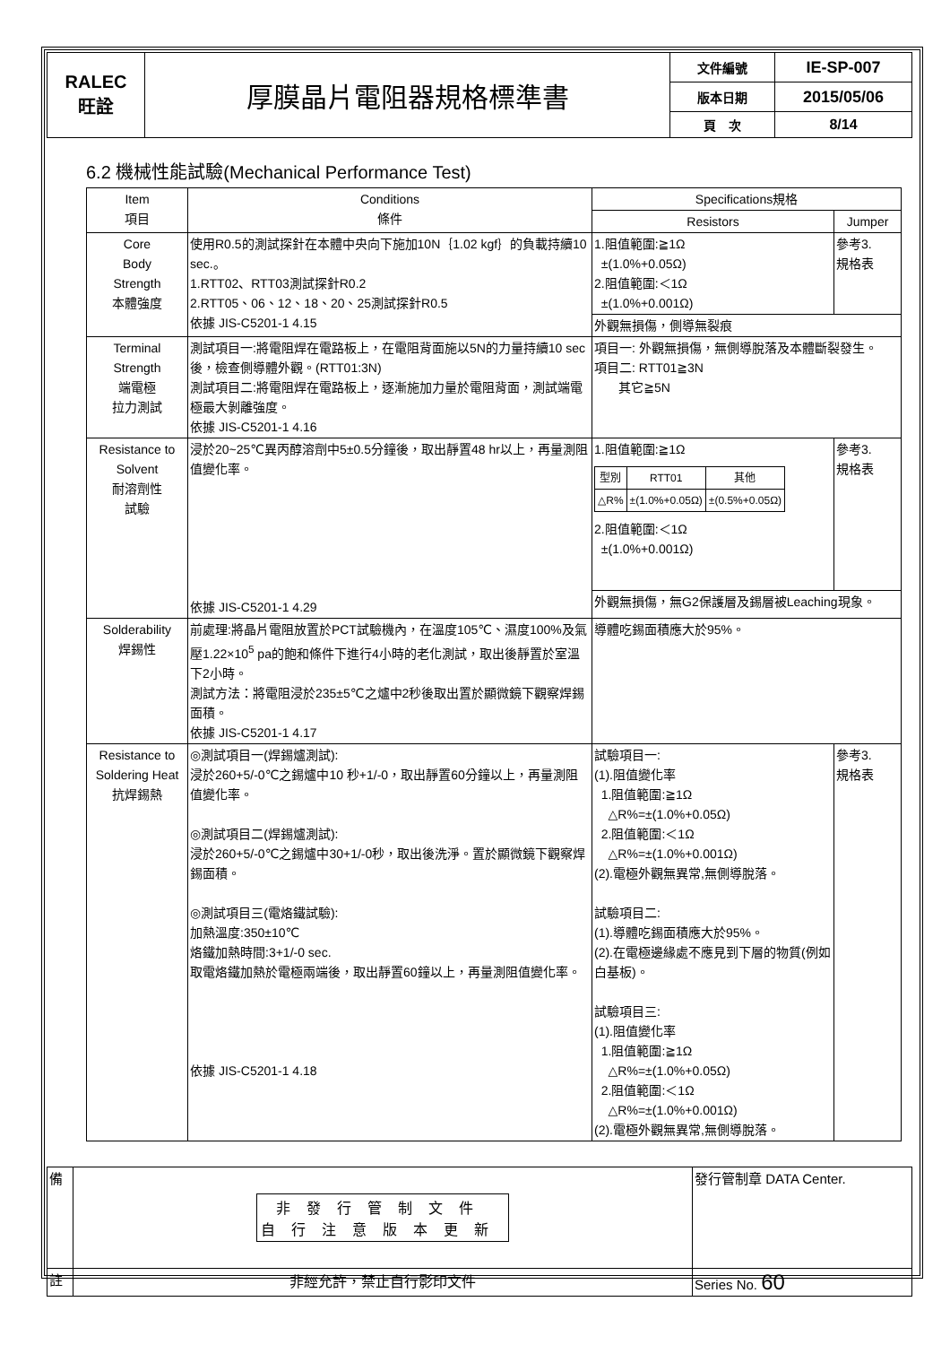| RALEC 旺詮 | 厚膜晶片電阻器規格標準書 | 文件編號 | IE-SP-007 |
| | | 版本日期 | 2015/05/06 |
| | | 頁 次 | 8/14 |
6.2 機械性能試驗(Mechanical Performance Test)
| Item 項目 | Conditions 條件 | Specifications規格 | |
| --- | --- | --- | --- |
| | | Resistors | Jumper |
| Core Body Strength 本體強度 | 使用R0.5的測試探針在本體中央向下施加10N｛1.02 kgf｝的負載持續10 sec.。 1.RTT02、RTT03測試探針R0.2 2.RTT05、06、12、18、20、25測試探針R0.5 依據 JIS-C5201-1 4.15 | 1.阻值範圍:≧1Ω ±(1.0%+0.05Ω) 2.阻值範圍:＜1Ω ±(1.0%+0.001Ω) | 參考3. 規格表 |
| | | 外觀無損傷，側導無裂痕 | |
| Terminal Strength 端電極 拉力測試 | 測試項目一:將電阻焊在電路板上，在電阻背面施以5N的力量持續10 sec後，檢查側導體外觀。(RTT01:3N) 測試項目二:將電阻焊在電路板上，逐漸施加力量於電阻背面，測試端電極最大剝離強度。 依據 JIS-C5201-1 4.16 | 項目一: 外觀無損傷，無側導脫落及本體斷裂發生。 項目二: RTT01≧3N 其它≧5N | |
| Resistance to Solvent 耐溶劑性 試驗 | 浸於20~25℃異丙醇溶劑中5±0.5分鐘後，取出靜置48 hr以上，再量測阻值變化率。 依據 JIS-C5201-1 4.29 | 1.阻值範圍:≧1Ω / 型別 / RTT01 / 其他 / / △R% / ±(1.0%+0.05Ω) / ±(0.5%+0.05Ω) / 2.阻值範圍:＜1Ω ±(1.0%+0.001Ω) | 參考3. 規格表 |
| | | 外觀無損傷，無G2保護層及錫層被Leaching現象。 | |
| Solderability 焊錫性 | 前處理:將晶片電阻放置於PCT試驗機內，在溫度105℃、濕度100%及氣壓1.22×10<sup>5</sup> pa的飽和條件下進行4小時的老化測試，取出後靜置於室溫下2小時。 測試方法：將電阻浸於235±5℃之爐中2秒後取出置於顯微鏡下觀察焊錫面積。 依據 JIS-C5201-1 4.17 | 導體吃錫面積應大於95%。 | |
| Resistance to Soldering Heat 抗焊錫熱 | ◎測試項目一(焊錫爐測試): 浸於260+5/-0℃之錫爐中10 秒+1/-0，取出靜置60分鐘以上，再量測阻值變化率。 ◎測試項目二(焊錫爐測試): 浸於260+5/-0℃之錫爐中30+1/-0秒，取出後洗淨。置於顯微鏡下觀察焊錫面積。 ◎測試項目三(電烙鐵試驗): 加熱溫度:350±10℃ 烙鐵加熱時間:3+1/-0 sec. 取電烙鐵加熱於電極兩端後，取出靜置60鐘以上，再量測阻值變化率。 依據 JIS-C5201-1 4.18 | 試驗項目一: (1).阻值變化率 1.阻值範圍:≧1Ω △R%=±(1.0%+0.05Ω) 2.阻值範圍:＜1Ω △R%=±(1.0%+0.001Ω) (2).電極外觀無異常,無側導脫落。 試驗項目二: (1).導體吃錫面積應大於95%。 (2).在電極邊緣處不應見到下層的物質(例如白基板)。 試驗項目三: (1).阻值變化率 1.阻值範圍:≧1Ω △R%=±(1.0%+0.05Ω) 2.阻值範圍:＜1Ω △R%=±(1.0%+0.001Ω) (2).電極外觀無異常,無側導脫落。 | 參考3. 規格表 |
| 備 | 非發行管制文件 自行注意版本更新 | 發行管制章 DATA Center. |
| 註 | 非經允許，禁止自行影印文件 | Series No. 60 |